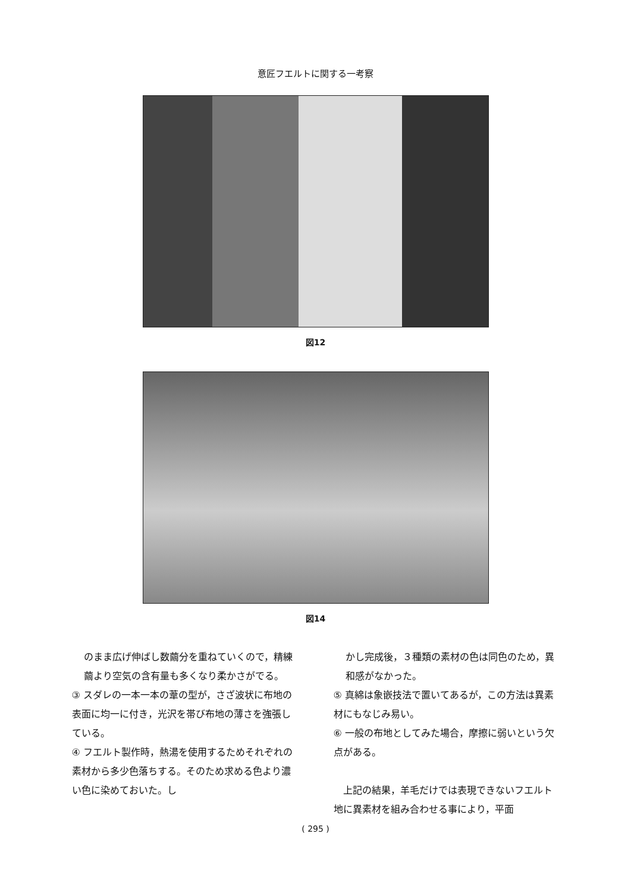意匠フエルトに関する一考察
図12
図14
のまま広げ伸ばし数繭分を重ねていくので，精練繭より空気の含有量も多くなり柔かさがでる。
③ スダレの一本一本の葦の型が，さざ波状に布地の表面に均一に付き，光沢を帯び布地の薄さを強張している。
④ フエルト製作時，熱湯を使用するためそれぞれの素材から多少色落ちする。そのため求める色より濃い色に染めておいた。し
かし完成後，３種類の素材の色は同色のため，異和感がなかった。
⑤ 真綿は象嵌技法で置いてあるが，この方法は異素材にもなじみ易い。
⑥ 一般の布地としてみた場合，摩擦に弱いという欠点がある。
　上記の結果，羊毛だけでは表現できないフエルト地に異素材を組み合わせる事により，平面
( 295 )